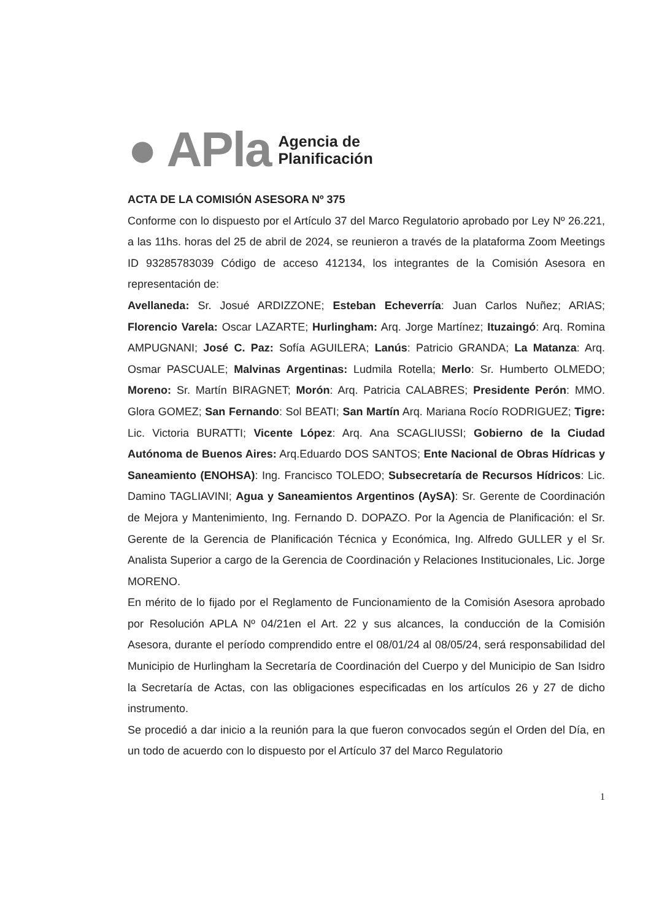● APla
Agencia de
Planificación
ACTA DE LA COMISIÓN ASESORA Nº 375
Conforme con lo dispuesto por el Artículo 37 del Marco Regulatorio aprobado por Ley Nº 26.221, a las 11hs. horas del 25 de abril de 2024, se reunieron a través de la plataforma Zoom Meetings ID 93285783039 Código de acceso 412134, los integrantes de la Comisión Asesora en representación de:
Avellaneda: Sr. Josué ARDIZZONE; Esteban Echeverría: Juan Carlos Nuñez; ARIAS; Florencio Varela: Oscar LAZARTE; Hurlingham: Arq. Jorge Martínez; Ituzaingó: Arq. Romina AMPUGNANI; José C. Paz: Sofía AGUILERA; Lanús: Patricio GRANDA; La Matanza: Arq. Osmar PASCUALE; Malvinas Argentinas: Ludmila Rotella; Merlo: Sr. Humberto OLMEDO; Moreno: Sr. Martín BIRAGNET; Morón: Arq. Patricia CALABRES; Presidente Perón: MMO. Glora GOMEZ; San Fernando: Sol BEATI; San Martín Arq. Mariana Rocío RODRIGUEZ; Tigre: Lic. Victoria BURATTI; Vicente López: Arq. Ana SCAGLIUSSI; Gobierno de la Ciudad Autónoma de Buenos Aires: Arq.Eduardo DOS SANTOS; Ente Nacional de Obras Hídricas y Saneamiento (ENOHSA): Ing. Francisco TOLEDO; Subsecretaría de Recursos Hídricos: Lic. Damino TAGLIAVINI; Agua y Saneamientos Argentinos (AySA): Sr. Gerente de Coordinación de Mejora y Mantenimiento, Ing. Fernando D. DOPAZO. Por la Agencia de Planificación: el Sr. Gerente de la Gerencia de Planificación Técnica y Económica, Ing. Alfredo GULLER y el Sr. Analista Superior a cargo de la Gerencia de Coordinación y Relaciones Institucionales, Lic. Jorge MORENO.
En mérito de lo fijado por el Reglamento de Funcionamiento de la Comisión Asesora aprobado por Resolución APLA Nº 04/21en el Art. 22 y sus alcances, la conducción de la Comisión Asesora, durante el período comprendido entre el 08/01/24 al 08/05/24, será responsabilidad del Municipio de Hurlingham la Secretaría de Coordinación del Cuerpo y del Municipio de San Isidro la Secretaría de Actas, con las obligaciones especificadas en los artículos 26 y 27 de dicho instrumento.
Se procedió a dar inicio a la reunión para la que fueron convocados según el Orden del Día, en un todo de acuerdo con lo dispuesto por el Artículo 37 del Marco Regulatorio
1